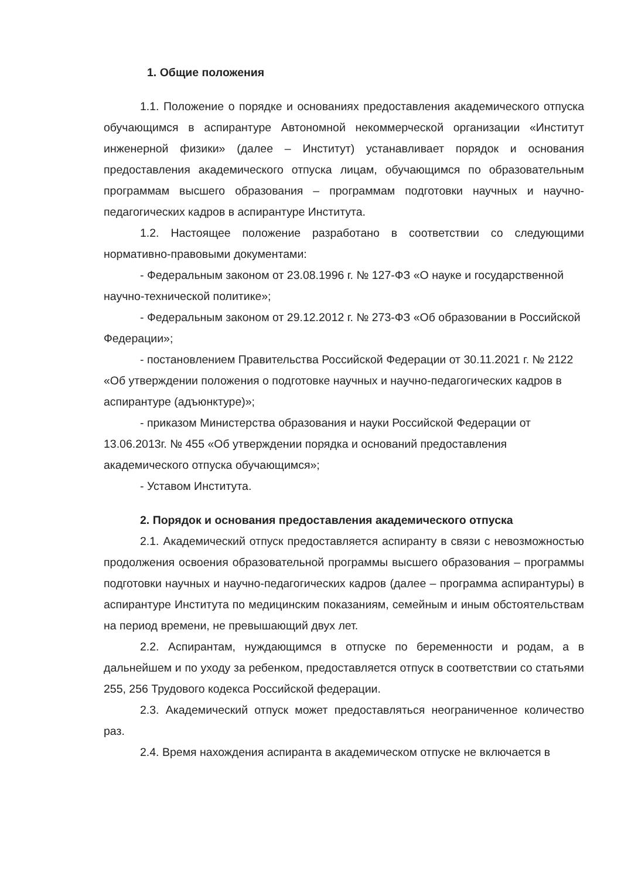1. Общие положения
1.1. Положение о порядке и основаниях предоставления академического отпуска обучающимся в аспирантуре Автономной некоммерческой организации «Институт инженерной физики» (далее – Институт) устанавливает порядок и основания предоставления академического отпуска лицам, обучающимся по образовательным программам высшего образования – программам подготовки научных и научно-педагогических кадров в аспирантуре Института.
1.2. Настоящее положение разработано в соответствии со следующими нормативно-правовыми документами:
- Федеральным законом от 23.08.1996 г. № 127-ФЗ «О науке и государственной научно-технической политике»;
- Федеральным законом от 29.12.2012 г. № 273-ФЗ «Об образовании в Российской Федерации»;
- постановлением Правительства Российской Федерации от 30.11.2021 г. № 2122 «Об утверждении положения о подготовке научных и научно-педагогических кадров в аспирантуре (адъюнктуре)»;
- приказом Министерства образования и науки Российской Федерации от 13.06.2013г. № 455 «Об утверждении порядка и оснований предоставления академического отпуска обучающимся»;
- Уставом Института.
2. Порядок и основания предоставления академического отпуска
2.1. Академический отпуск предоставляется аспиранту в связи с невозможностью продолжения освоения образовательной программы высшего образования – программы подготовки научных и научно-педагогических кадров (далее – программа аспирантуры) в аспирантуре Института по медицинским показаниям, семейным и иным обстоятельствам на период времени, не превышающий двух лет.
2.2. Аспирантам, нуждающимся в отпуске по беременности и родам, а в дальнейшем и по уходу за ребенком, предоставляется отпуск в соответствии со статьями 255, 256 Трудового кодекса Российской федерации.
2.3. Академический отпуск может предоставляться неограниченное количество раз.
2.4. Время нахождения аспиранта в академическом отпуске не включается в